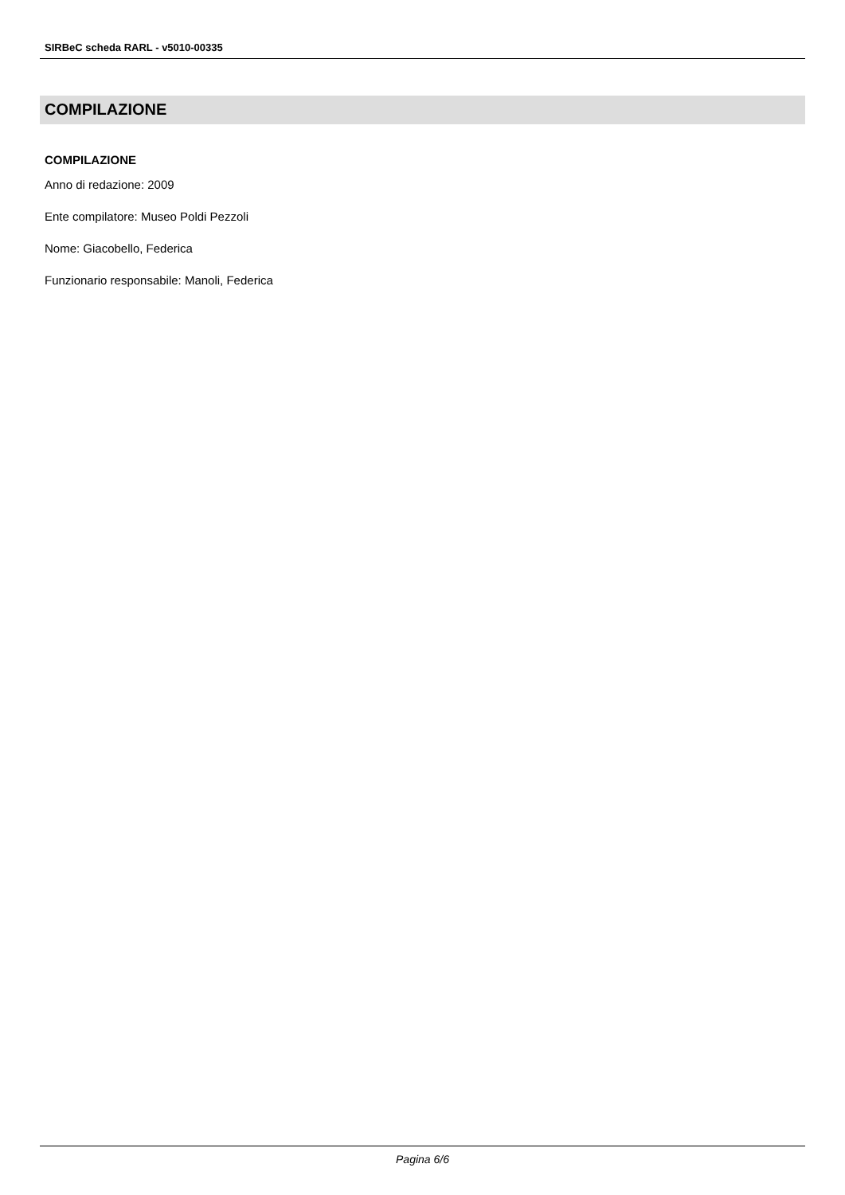SIRBeC scheda RARL - v5010-00335
COMPILAZIONE
COMPILAZIONE
Anno di redazione: 2009
Ente compilatore: Museo Poldi Pezzoli
Nome: Giacobello, Federica
Funzionario responsabile: Manoli, Federica
Pagina 6/6